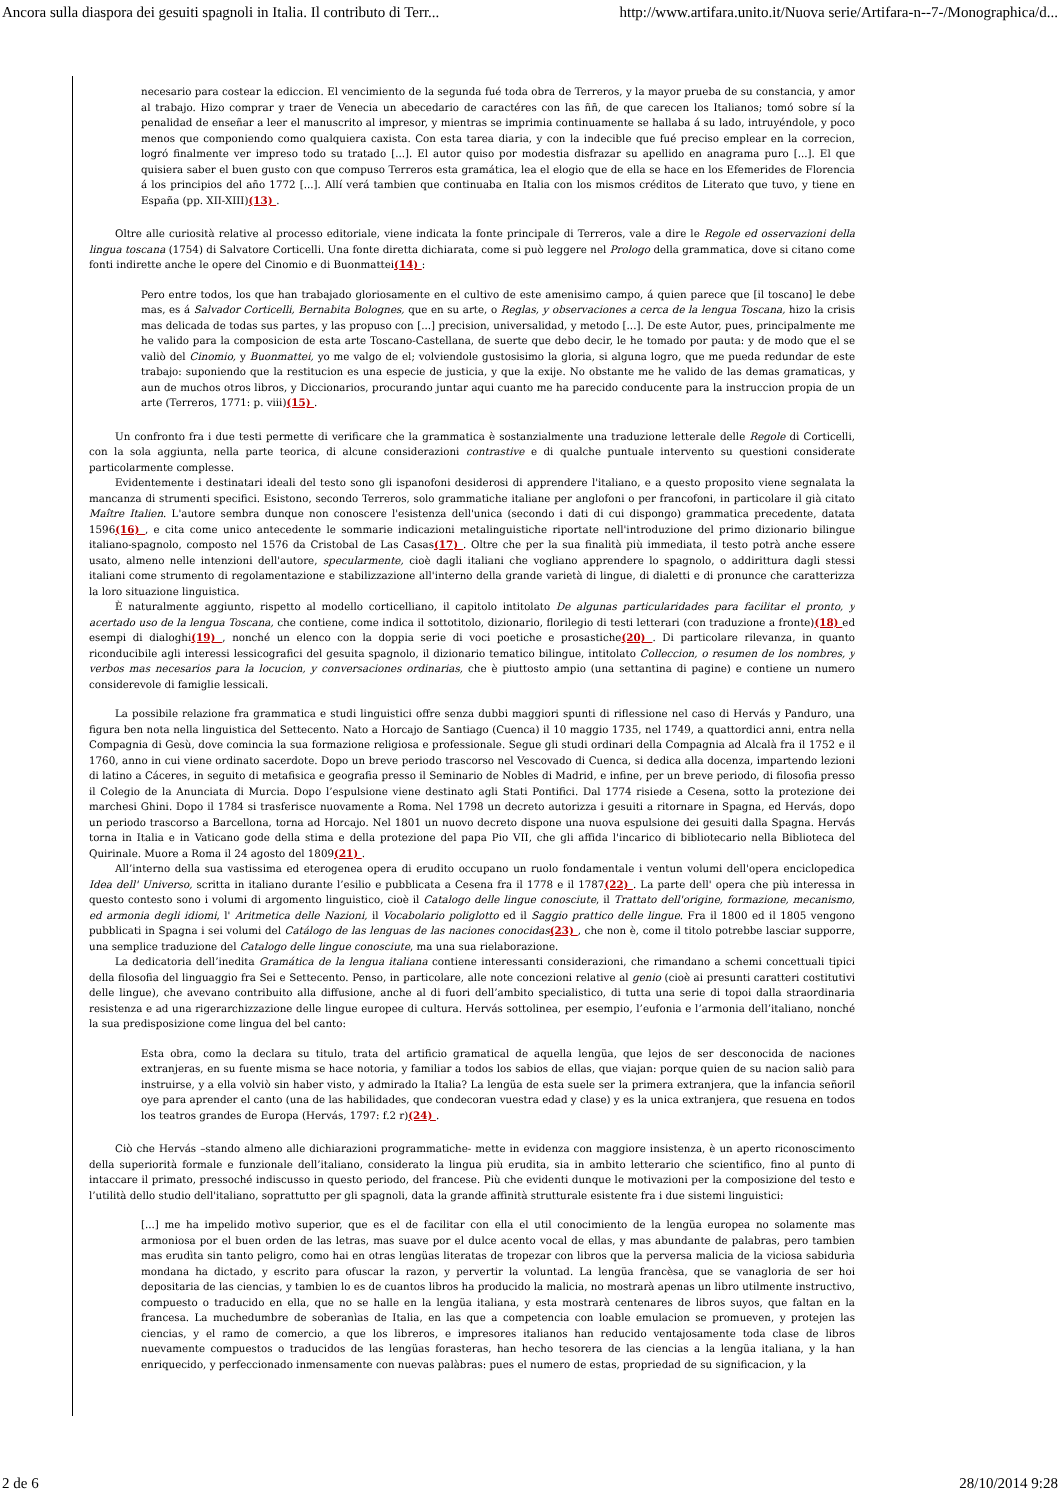Ancora sulla diaspora dei gesuiti spagnoli in Italia. Il contributo di Terr... http://www.artifara.unito.it/Nuova serie/Artifara-n--7-/Monographica/d...
necesario para costear la ediccion. El vencimiento de la segunda fué toda obra de Terreros, y la mayor prueba de su constancia, y amor al trabajo. Hizo comprar y traer de Venecia un abecedario de caractéres con las ññ, de que carecen los Italianos; tomó sobre sí la penalidad de enseñar a leer el manuscrito al impresor, y mientras se imprimia continuamente se hallaba á su lado, intruyéndole, y poco menos que componiendo como qualquiera caxista. Con esta tarea diaria, y con la indecible que fué preciso emplear en la correcion, logró finalmente ver impreso todo su tratado [...]. El autor quiso por modestia disfrazar su apellido en anagrama puro [...]. El que quisiera saber el buen gusto con que compuso Terreros esta gramática, lea el elogio que de ella se hace en los Efemerides de Florencia á los principios del año 1772 [...]. Allí verá tambien que continuaba en Italia con los mismos créditos de Literato que tuvo, y tiene en España (pp. XII-XIII)(13) .
Oltre alle curiosità relative al processo editoriale, viene indicata la fonte principale di Terreros, vale a dire le Regole ed osservazioni della lingua toscana (1754) di Salvatore Corticelli. Una fonte diretta dichiarata, come si può leggere nel Prologo della grammatica, dove si citano come fonti indirette anche le opere del Cinomio e di Buonmattei(14) :
Pero entre todos, los que han trabajado gloriosamente en el cultivo de este amenisimo campo, á quien parece que [il toscano] le debe mas, es á Salvador Corticelli, Bernabita Bolognes, que en su arte, o Reglas, y observaciones a cerca de la lengua Toscana, hizo la crisis mas delicada de todas sus partes, y las propuso con [...] precision, universalidad, y metodo [...]. De este Autor, pues, principalmente me he valido para la composicion de esta arte Toscano-Castellana, de suerte que debo decir, le he tomado por pauta: y de modo que el se valiò del Cinomio, y Buonmattei, yo me valgo de el; volviendole gustosisimo la gloria, si alguna logro, que me pueda redundar de este trabajo: suponiendo que la restitucion es una especie de justicia, y que la exije. No obstante me he valido de las demas gramaticas, y aun de muchos otros libros, y Diccionarios, procurando juntar aqui cuanto me ha parecido conducente para la instruccion propia de un arte (Terreros, 1771: p. viii)(15) .
Un confronto fra i due testi permette di verificare che la grammatica è sostanzialmente una traduzione letterale delle Regole di Corticelli, con la sola aggiunta, nella parte teorica, di alcune considerazioni contrastive e di qualche puntuale intervento su questioni considerate particolarmente complesse.
Evidentemente i destinatari ideali del testo sono gli ispanofoni desiderosi di apprendere l'italiano, e a questo proposito viene segnalata la mancanza di strumenti specifici. Esistono, secondo Terreros, solo grammatiche italiane per anglofoni o per francofoni, in particolare il già citato Maître Italien. L'autore sembra dunque non conoscere l'esistenza dell'unica (secondo i dati di cui dispongo) grammatica precedente, datata 1596(16) , e cita come unico antecedente le sommarie indicazioni metalinguistiche riportate nell'introduzione del primo dizionario bilingue italiano-spagnolo, composto nel 1576 da Cristobal de Las Casas(17) . Oltre che per la sua finalità più immediata, il testo potrà anche essere usato, almeno nelle intenzioni dell'autore, specularmente, cioè dagli italiani che vogliano apprendere lo spagnolo, o addirittura dagli stessi italiani come strumento di regolamentazione e stabilizzazione all'interno della grande varietà di lingue, di dialetti e di pronunce che caratterizza la loro situazione linguistica.
È naturalmente aggiunto, rispetto al modello corticelliano, il capitolo intitolato De algunas particularidades para facilitar el pronto, y acertado uso de la lengua Toscana, che contiene, come indica il sottotitolo, dizionario, florilegio di testi letterari (con traduzione a fronte)(18) ed esempi di dialoghi(19) , nonché un elenco con la doppia serie di voci poetiche e prosastiche(20) . Di particolare rilevanza, in quanto riconducibile agli interessi lessicografici del gesuita spagnolo, il dizionario tematico bilingue, intitolato Colleccion, o resumen de los nombres, y verbos mas necesarios para la locucion, y conversaciones ordinarias, che è piuttosto ampio (una settantina di pagine) e contiene un numero considerevole di famiglie lessicali.
La possibile relazione fra grammatica e studi linguistici offre senza dubbi maggiori spunti di riflessione nel caso di Hervás y Panduro, una figura ben nota nella linguistica del Settecento. Nato a Horcajo de Santiago (Cuenca) il 10 maggio 1735, nel 1749, a quattordici anni, entra nella Compagnia di Gesù, dove comincia la sua formazione religiosa e professionale. Segue gli studi ordinari della Compagnia ad Alcalà fra il 1752 e il 1760, anno in cui viene ordinato sacerdote. Dopo un breve periodo trascorso nel Vescovado di Cuenca, si dedica alla docenza, impartendo lezioni di latino a Cáceres, in seguito di metafisica e geografia presso il Seminario de Nobles di Madrid, e infine, per un breve periodo, di filosofia presso il Colegio de la Anunciata di Murcia. Dopo l’espulsione viene destinato agli Stati Pontifici. Dal 1774 risiede a Cesena, sotto la protezione dei marchesi Ghini. Dopo il 1784 si trasferisce nuovamente a Roma. Nel 1798 un decreto autorizza i gesuiti a ritornare in Spagna, ed Hervás, dopo un periodo trascorso a Barcellona, torna ad Horcajo. Nel 1801 un nuovo decreto dispone una nuova espulsione dei gesuiti dalla Spagna. Hervás torna in Italia e in Vaticano gode della stima e della protezione del papa Pio VII, che gli affida l'incarico di bibliotecario nella Biblioteca del Quirinale. Muore a Roma il 24 agosto del 1809(21) .
All’interno della sua vastissima ed eterogenea opera di erudito occupano un ruolo fondamentale i ventun volumi dell'opera enciclopedica Idea dell' Universo, scritta in italiano durante l’esilio e pubblicata a Cesena fra il 1778 e il 1787(22) . La parte dell' opera che più interessa in questo contesto sono i volumi di argomento linguistico, cioè il Catalogo delle lingue conosciute, il Trattato dell'origine, formazione, mecanismo, ed armonia degli idiomi, l' Aritmetica delle Nazioni, il Vocabolario poliglotto ed il Saggio prattico delle lingue. Fra il 1800 ed il 1805 vengono pubblicati in Spagna i sei volumi del Catálogo de las lenguas de las naciones conocidas(23) , che non è, come il titolo potrebbe lasciar supporre, una semplice traduzione del Catalogo delle lingue conosciute, ma una sua rielaborazione.
La dedicatoria dell’inedita Gramática de la lengua italiana contiene interessanti considerazioni, che rimandano a schemi concettuali tipici della filosofia del linguaggio fra Sei e Settecento. Penso, in particolare, alle note concezioni relative al genio (cioè ai presunti caratteri costitutivi delle lingue), che avevano contribuito alla diffusione, anche al di fuori dell’ambito specialistico, di tutta una serie di topoi dalla straordinaria resistenza e ad una rigerarchizzazione delle lingue europee di cultura. Hervás sottolinea, per esempio, l’eufonia e l’armonia dell’italiano, nonché la sua predisposizione come lingua del bel canto:
Esta obra, como la declara su titulo, trata del artificio gramatical de aquella lengüa, que lejos de ser desconocida de naciones extranjeras, en su fuente misma se hace notoria, y familiar a todos los sabios de ellas, que viajan: porque quien de su nacion saliò para instruirse, y a ella volviò sin haber visto, y admirado la Italia? La lengüa de esta suele ser la primera extranjera, que la infancia señoril oye para aprender el canto (una de las habilidades, que condecoran vuestra edad y clase) y es la unica extranjera, que resuena en todos los teatros grandes de Europa (Hervás, 1797: f.2 r)(24) .
Ciò che Hervás –stando almeno alle dichiarazioni programmatiche- mette in evidenza con maggiore insistenza, è un aperto riconoscimento della superiorità formale e funzionale dell’italiano, considerato la lingua più erudita, sia in ambito letterario che scientifico, fino al punto di intaccare il primato, pressoché indiscusso in questo periodo, del francese. Più che evidenti dunque le motivazioni per la composizione del testo e l’utilità dello studio dell'italiano, soprattutto per gli spagnoli, data la grande affinità strutturale esistente fra i due sistemi linguistici:
[...] me ha impelido motìvo superior, que es el de facilitar con ella el util conocimiento de la lengüa europea no solamente mas armoniosa por el buen orden de las letras, mas suave por el dulce acento vocal de ellas, y mas abundante de palabras, pero tambien mas erudìta sin tanto peligro, como hai en otras lengüas literatas de tropezar con libros que la perversa malicia de la viciosa sabidurìa mondana ha dictado, y escrito para ofuscar la razon, y pervertir la voluntad. La lengüa francèsa, que se vanagloria de ser hoi depositaria de las ciencias, y tambien lo es de cuantos libros ha producido la malicia, no mostrarà apenas un libro utilmente instructivo, compuesto o traducido en ella, que no se halle en la lengüa italiana, y esta mostrarà centenares de libros suyos, que faltan en la francesa. La muchedumbre de soberanìas de Italia, en las que a competencia con loable emulacion se promueven, y protejen las ciencias, y el ramo de comercio, a que los libreros, e impresores italianos han reducido ventajosamente toda clase de libros nuevamente compuestos o traducidos de las lengüas forasteras, han hecho tesorera de las ciencias a la lengüa italiana, y la han enriquecido, y perfeccionado inmensamente con nuevas palàbras: pues el numero de estas, propriedad de su significacion, y la
2 de 6 28/10/2014 9:28